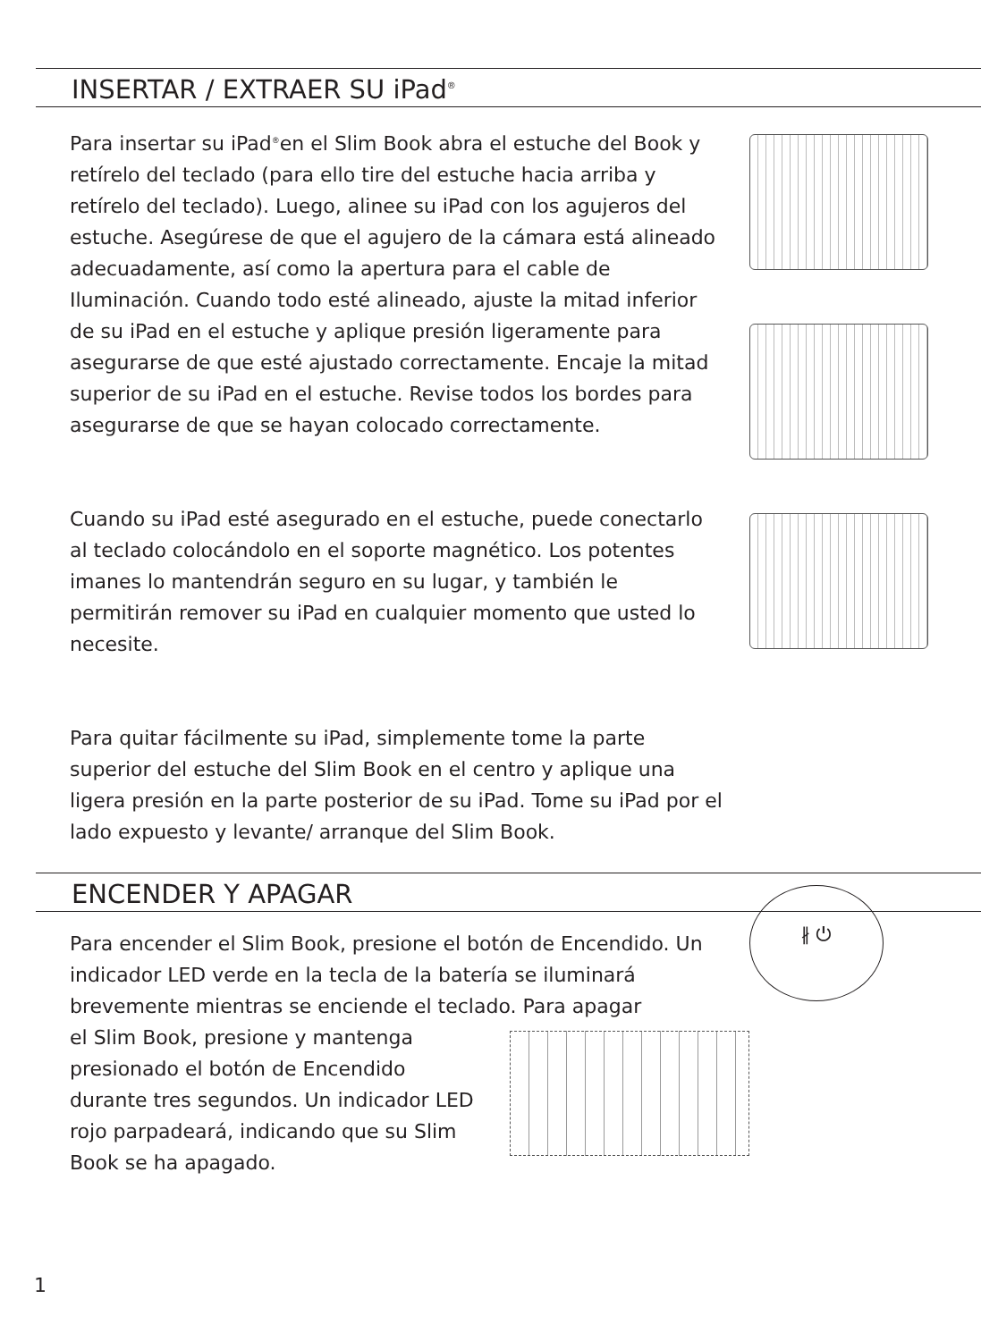INSERTAR / EXTRAER SU iPad<sup>®</sup>
Para insertar su iPad<sup>®</sup>en el Slim Book abra el estuche del Book y retírelo del teclado (para ello tire del estuche hacia arriba y retírelo del teclado). Luego, alinee su iPad con los agujeros del estuche. Asegúrese de que el agujero de la cámara está alineado adecuadamente, así como la apertura para el cable de Iluminación. Cuando todo esté alineado, ajuste la mitad inferior de su iPad en el estuche y aplique presión ligeramente para asegurarse de que esté ajustado correctamente. Encaje la mitad superior de su iPad en el estuche. Revise todos los bordes para asegurarse de que se hayan colocado correctamente.
Cuando su iPad esté asegurado en el estuche, puede conectarlo al teclado colocándolo en el soporte magnético. Los potentes imanes lo mantendrán seguro en su lugar, y también le permitirán remover su iPad en cualquier momento que usted lo necesite.
Para quitar fácilmente su iPad, simplemente tome la parte superior del estuche del Slim Book en el centro y aplique una ligera presión en la parte posterior de su iPad. Tome su iPad por el lado expuesto y levante/ arranque del Slim Book.
ENCENDER Y APAGAR
Para encender el Slim Book, presione el botón de Encendido. Un indicador LED verde en la tecla de la batería se iluminará brevemente mientras se enciende el teclado. Para apagar
el Slim Book, presione y mantenga presionado el botón de Encendido durante tres segundos. Un indicador LED rojo parpadeará, indicando que su Slim Book se ha apagado.
∦ ⏻
1